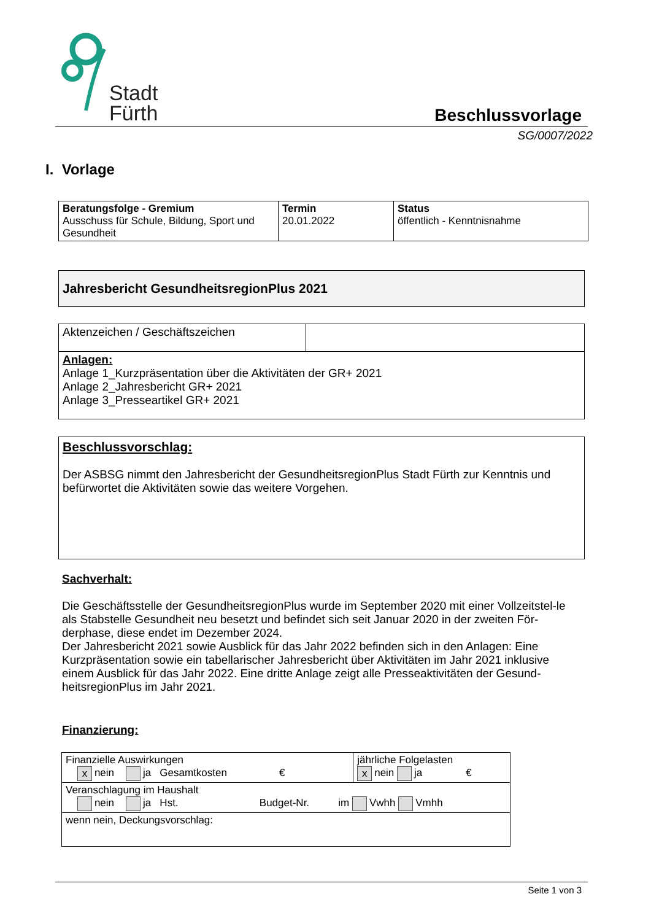Stadt
Fürth
Beschlussvorlage
SG/0007/2022
I. Vorlage
| Beratungsfolge - Gremium Ausschuss für Schule, Bildung, Sport und Gesundheit | Termin 20.01.2022 | Status öffentlich - Kenntnisnahme |
Jahresbericht GesundheitsregionPlus 2021
| Aktenzeichen / Geschäftszeichen | |
| Anlagen: Anlage 1_Kurzpräsentation über die Aktivitäten der GR+ 2021 Anlage 2_Jahresbericht GR+ 2021 Anlage 3_Presseartikel GR+ 2021 | |
Beschlussvorschlag:
Der ASBSG nimmt den Jahresbericht der GesundheitsregionPlus Stadt Fürth zur Kenntnis und befürwortet die Aktivitäten sowie das weitere Vorgehen.
Sachverhalt:
Die Geschäftsstelle der GesundheitsregionPlus wurde im September 2020 mit einer Vollzeitstel-le als Stabstelle Gesundheit neu besetzt und befindet sich seit Januar 2020 in der zweiten För-derphase, diese endet im Dezember 2024.
Der Jahresbericht 2021 sowie Ausblick für das Jahr 2022 befinden sich in den Anlagen: Eine Kurzpräsentation sowie ein tabellarischer Jahresbericht über Aktivitäten im Jahr 2021 inklusive einem Ausblick für das Jahr 2022. Eine dritte Anlage zeigt alle Presseaktivitäten der Gesund-heitsregionPlus im Jahr 2021.
Finanzierung:
| Finanzielle Auswirkungen x nein ja Gesamtkosten € | jährliche Folgelasten x nein ja € |
| Veranschlagung im Haushalt nein ja Hst. Budget-Nr. im Vwhh Vmhh | |
| wenn nein, Deckungsvorschlag: | |
Seite 1 von 3